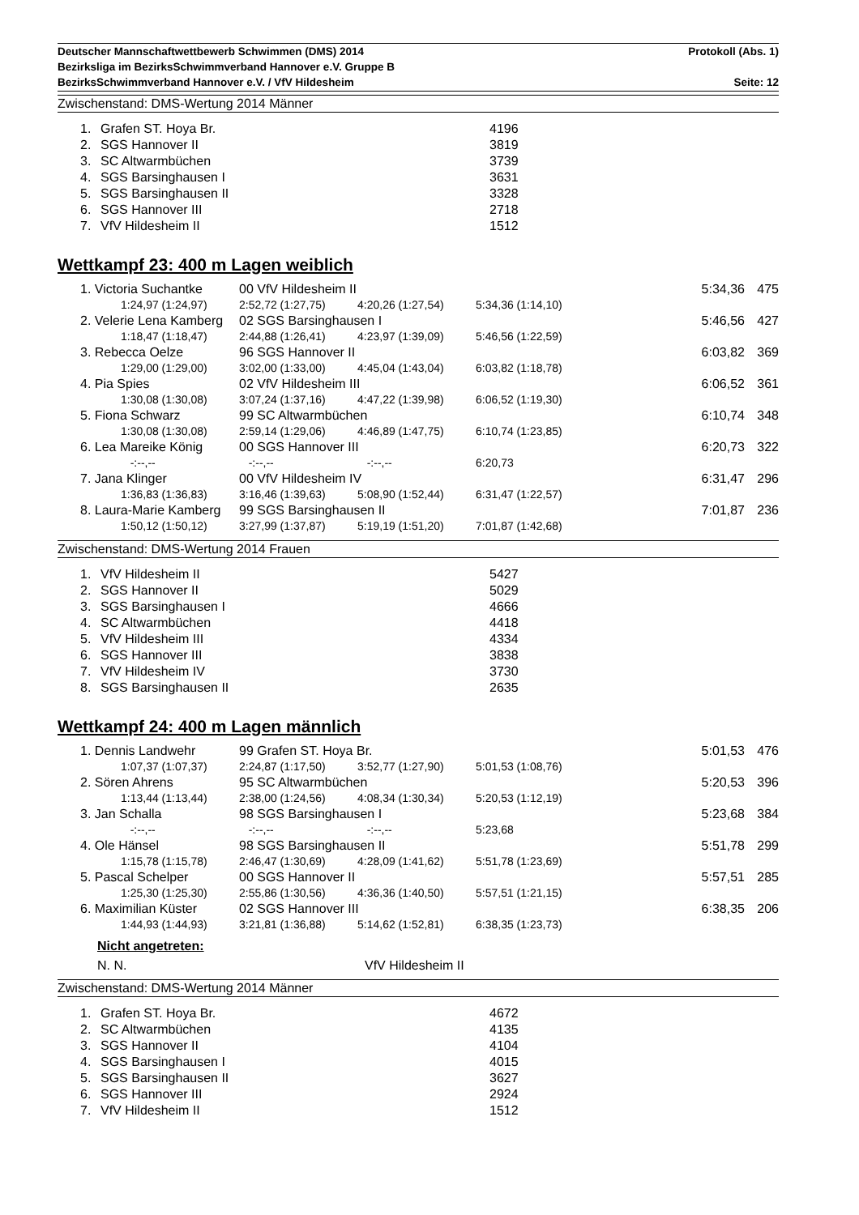Deutscher Mannschaftwettbewerb Schwimmen (DMS) 2014 Protokoll (Abs. 1)
Bezirksliga im BezirksSchwimmverband Hannover e.V. Gruppe B
BezirksSchwimmverband Hannover e.V. / VfV Hildesheim Seite: 12
Zwischenstand: DMS-Wertung 2014 Männer
| 1. | Grafen ST. Hoya Br. | 4196 |
| 2. | SGS Hannover II | 3819 |
| 3. | SC Altwarmbüchen | 3739 |
| 4. | SGS Barsinghausen I | 3631 |
| 5. | SGS Barsinghausen II | 3328 |
| 6. | SGS Hannover III | 2718 |
| 7. | VfV Hildesheim II | 1512 |
Wettkampf 23: 400 m Lagen weiblich
| | 1. Victoria Suchantke | | 00 VfV Hildesheim II | | | 5:34,36 | 475 |
| | | 1:24,97 (1:24,97) | 2:52,72 (1:27,75) | 4:20,26 (1:27,54) | 5:34,36 (1:14,10) | | |
| | 2. Velerie Lena Kamberg | | 02 SGS Barsinghausen I | | | 5:46,56 | 427 |
| | | 1:18,47 (1:18,47) | 2:44,88 (1:26,41) | 4:23,97 (1:39,09) | 5:46,56 (1:22,59) | | |
| | 3. Rebecca Oelze | | 96 SGS Hannover II | | | 6:03,82 | 369 |
| | | 1:29,00 (1:29,00) | 3:02,00 (1:33,00) | 4:45,04 (1:43,04) | 6:03,82 (1:18,78) | | |
| | 4. Pia Spies | | 02 VfV Hildesheim III | | | 6:06,52 | 361 |
| | | 1:30,08 (1:30,08) | 3:07,24 (1:37,16) | 4:47,22 (1:39,98) | 6:06,52 (1:19,30) | | |
| | 5. Fiona Schwarz | | 99 SC Altwarmbüchen | | | 6:10,74 | 348 |
| | | 1:30,08 (1:30,08) | 2:59,14 (1:29,06) | 4:46,89 (1:47,75) | 6:10,74 (1:23,85) | | |
| | 6. Lea Mareike König | | 00 SGS Hannover III | | | 6:20,73 | 322 |
| | | -:--,-- | -:--,-- | -:--,-- | 6:20,73 | | |
| | 7. Jana Klinger | | 00 VfV Hildesheim IV | | | 6:31,47 | 296 |
| | | 1:36,83 (1:36,83) | 3:16,46 (1:39,63) | 5:08,90 (1:52,44) | 6:31,47 (1:22,57) | | |
| | 8. Laura-Marie Kamberg | | 99 SGS Barsinghausen II | | | 7:01,87 | 236 |
| | | 1:50,12 (1:50,12) | 3:27,99 (1:37,87) | 5:19,19 (1:51,20) | 7:01,87 (1:42,68) | | |
Zwischenstand: DMS-Wertung 2014 Frauen
| 1. | VfV Hildesheim II | 5427 |
| 2. | SGS Hannover II | 5029 |
| 3. | SGS Barsinghausen I | 4666 |
| 4. | SC Altwarmbüchen | 4418 |
| 5. | VfV Hildesheim III | 4334 |
| 6. | SGS Hannover III | 3838 |
| 7. | VfV Hildesheim IV | 3730 |
| 8. | SGS Barsinghausen II | 2635 |
Wettkampf 24: 400 m Lagen männlich
| | 1. Dennis Landwehr | | 99 Grafen ST. Hoya Br. | | | 5:01,53 | 476 |
| | | 1:07,37 (1:07,37) | 2:24,87 (1:17,50) | 3:52,77 (1:27,90) | 5:01,53 (1:08,76) | | |
| | 2. Sören Ahrens | | 95 SC Altwarmbüchen | | | 5:20,53 | 396 |
| | | 1:13,44 (1:13,44) | 2:38,00 (1:24,56) | 4:08,34 (1:30,34) | 5:20,53 (1:12,19) | | |
| | 3. Jan Schalla | | 98 SGS Barsinghausen I | | | 5:23,68 | 384 |
| | | -:--,-- | -:--,-- | -:--,-- | 5:23,68 | | |
| | 4. Ole Hänsel | | 98 SGS Barsinghausen II | | | 5:51,78 | 299 |
| | | 1:15,78 (1:15,78) | 2:46,47 (1:30,69) | 4:28,09 (1:41,62) | 5:51,78 (1:23,69) | | |
| | 5. Pascal Schelper | | 00 SGS Hannover II | | | 5:57,51 | 285 |
| | | 1:25,30 (1:25,30) | 2:55,86 (1:30,56) | 4:36,36 (1:40,50) | 5:57,51 (1:21,15) | | |
| | 6. Maximilian Küster | | 02 SGS Hannover III | | | 6:38,35 | 206 |
| | | 1:44,93 (1:44,93) | 3:21,81 (1:36,88) | 5:14,62 (1:52,81) | 6:38,35 (1:23,73) | | |
Nicht angetreten:
N. N. VfV Hildesheim II
Zwischenstand: DMS-Wertung 2014 Männer
| 1. | Grafen ST. Hoya Br. | 4672 |
| 2. | SC Altwarmbüchen | 4135 |
| 3. | SGS Hannover II | 4104 |
| 4. | SGS Barsinghausen I | 4015 |
| 5. | SGS Barsinghausen II | 3627 |
| 6. | SGS Hannover III | 2924 |
| 7. | VfV Hildesheim II | 1512 |